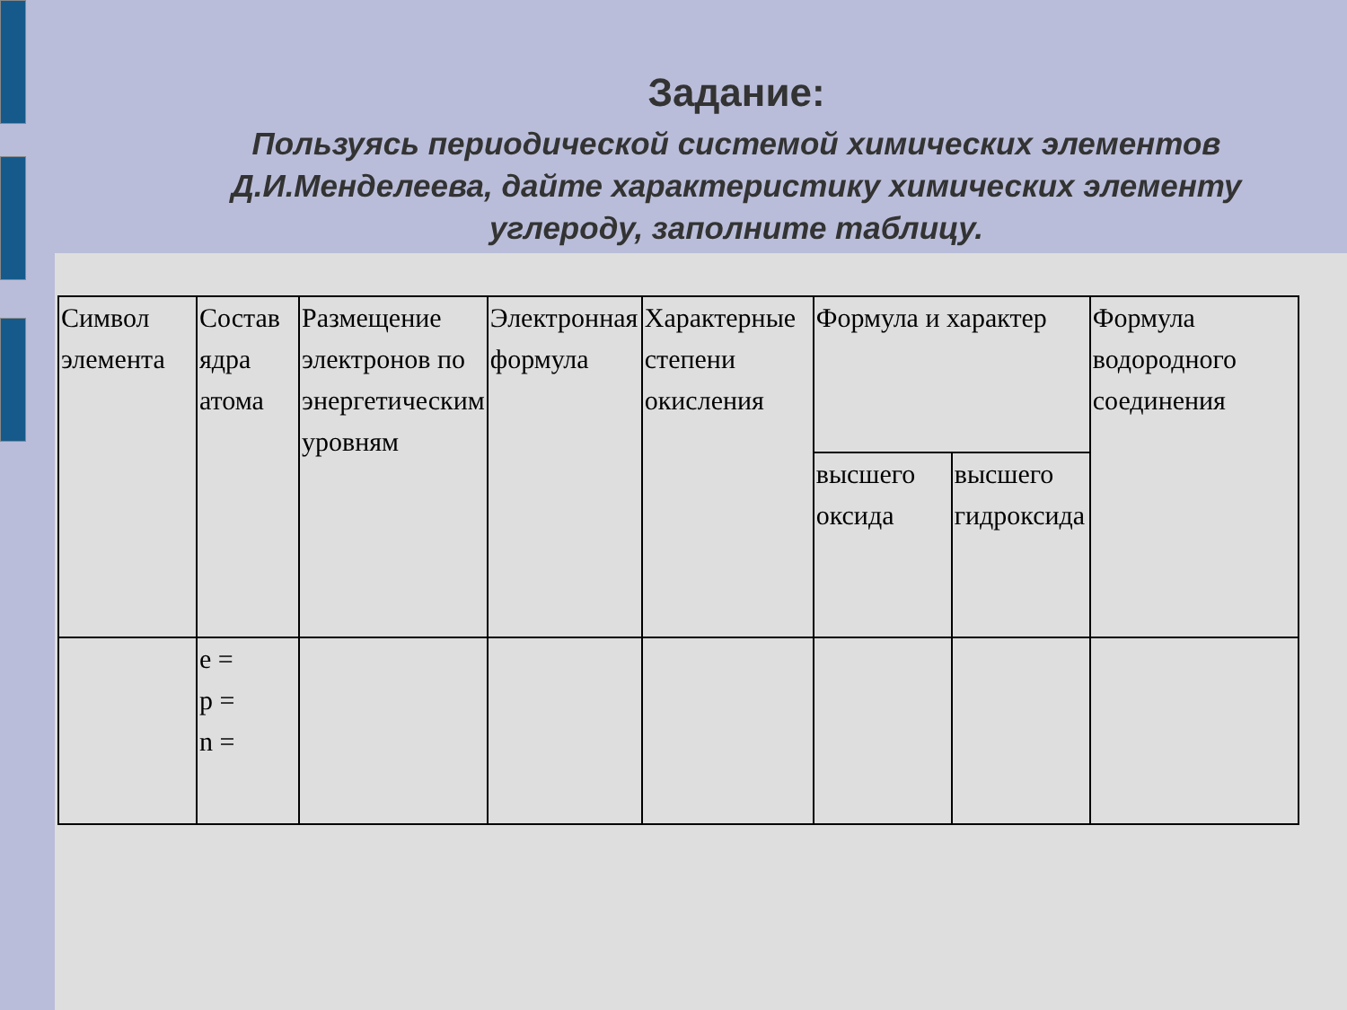Задание:
Пользуясь периодической системой химических элементов Д.И.Менделеева, дайте характеристику химических элементу углероду, заполните таблицу.
| Символ элемента | Состав ядра атома | Размещение электронов по энергетическим уровням | Электронная формула | Характерные степени окисления | Формула и характер | | Формула водородного соединения |
| | | | | | высшего оксида | высшего гидроксида | |
| | e = p = n = | | | | | | |